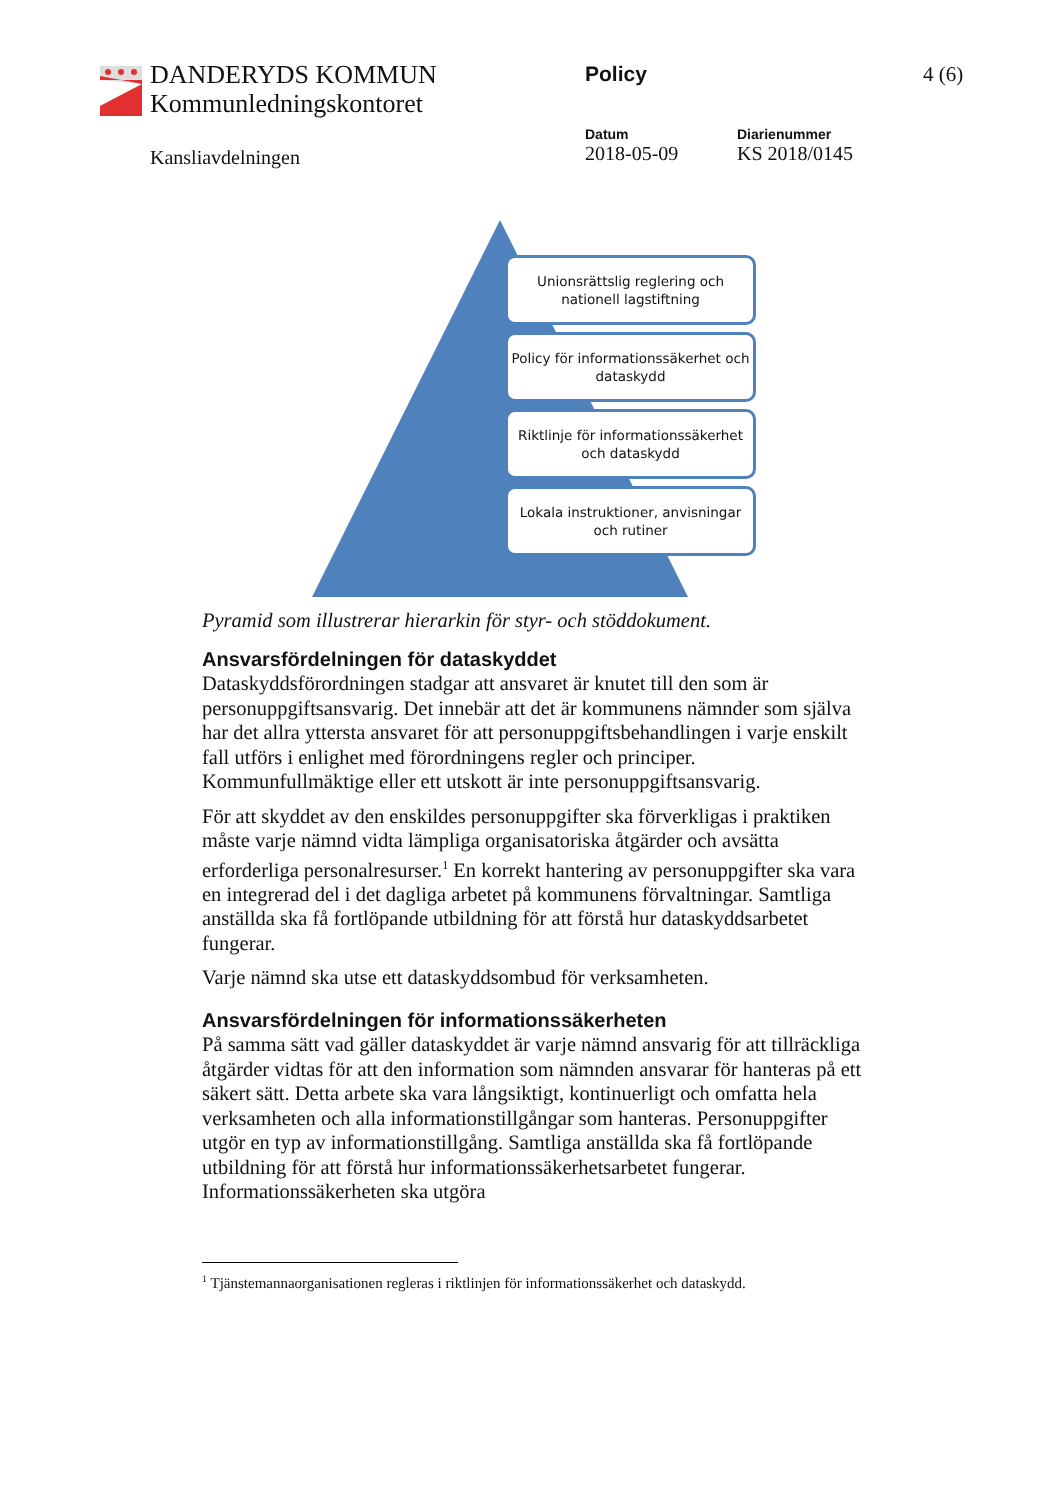DANDERYDS KOMMUN
Kommunledningskontoret
Policy 4 (6)
Kansliavdelningen
Datum
2018-05-09
Diarienummer
KS 2018/0145
Unionsrättslig reglering och nationell lagstiftning
Policy för informationssäkerhet och dataskydd
Riktlinje för informationssäkerhet och dataskydd
Lokala instruktioner, anvisningar och rutiner
Pyramid som illustrerar hierarkin för styr- och stöddokument.
Ansvarsfördelningen för dataskyddet
Dataskyddsförordningen stadgar att ansvaret är knutet till den som är personuppgiftsansvarig. Det innebär att det är kommunens nämnder som själva har det allra yttersta ansvaret för att personuppgiftsbehandlingen i varje enskilt fall utförs i enlighet med förordningens regler och principer. Kommunfullmäktige eller ett utskott är inte personuppgiftsansvarig.
För att skyddet av den enskildes personuppgifter ska förverkligas i praktiken måste varje nämnd vidta lämpliga organisatoriska åtgärder och avsätta erforderliga personalresurser.<sup>1</sup> En korrekt hantering av personuppgifter ska vara en integrerad del i det dagliga arbetet på kommunens förvaltningar. Samtliga anställda ska få fortlöpande utbildning för att förstå hur dataskyddsarbetet fungerar.
Varje nämnd ska utse ett dataskyddsombud för verksamheten.
Ansvarsfördelningen för informationssäkerheten
På samma sätt vad gäller dataskyddet är varje nämnd ansvarig för att tillräckliga åtgärder vidtas för att den information som nämnden ansvarar för hanteras på ett säkert sätt. Detta arbete ska vara långsiktigt, kontinuerligt och omfatta hela verksamheten och alla informationstillgångar som hanteras. Personuppgifter utgör en typ av informationstillgång. Samtliga anställda ska få fortlöpande utbildning för att förstå hur informationssäkerhetsarbetet fungerar. Informationssäkerheten ska utgöra
<sup>1</sup> Tjänstemannaorganisationen regleras i riktlinjen för informationssäkerhet och dataskydd.